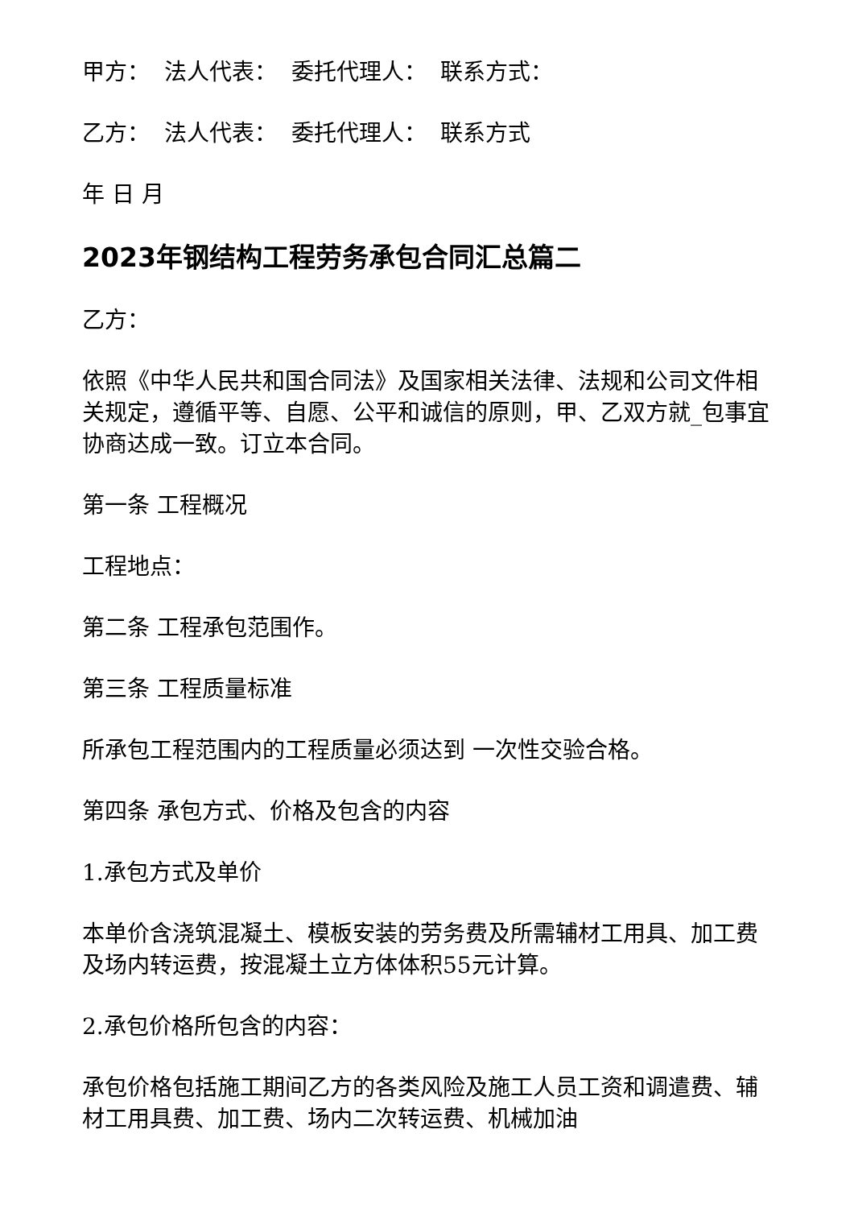甲方： 法人代表： 委托代理人： 联系方式：
乙方： 法人代表： 委托代理人： 联系方式
年 日 月
2023年钢结构工程劳务承包合同汇总篇二
乙方：
依照《中华人民共和国合同法》及国家相关法律、法规和公司文件相关规定，遵循平等、自愿、公平和诚信的原则，甲、乙双方就_包事宜协商达成一致。订立本合同。
第一条 工程概况
工程地点：
第二条 工程承包范围作。
第三条 工程质量标准
所承包工程范围内的工程质量必须达到 一次性交验合格。
第四条 承包方式、价格及包含的内容
1.承包方式及单价
本单价含浇筑混凝土、模板安装的劳务费及所需辅材工用具、加工费及场内转运费，按混凝土立方体体积55元计算。
2.承包价格所包含的内容：
承包价格包括施工期间乙方的各类风险及施工人员工资和调遣费、辅材工用具费、加工费、场内二次转运费、机械加油